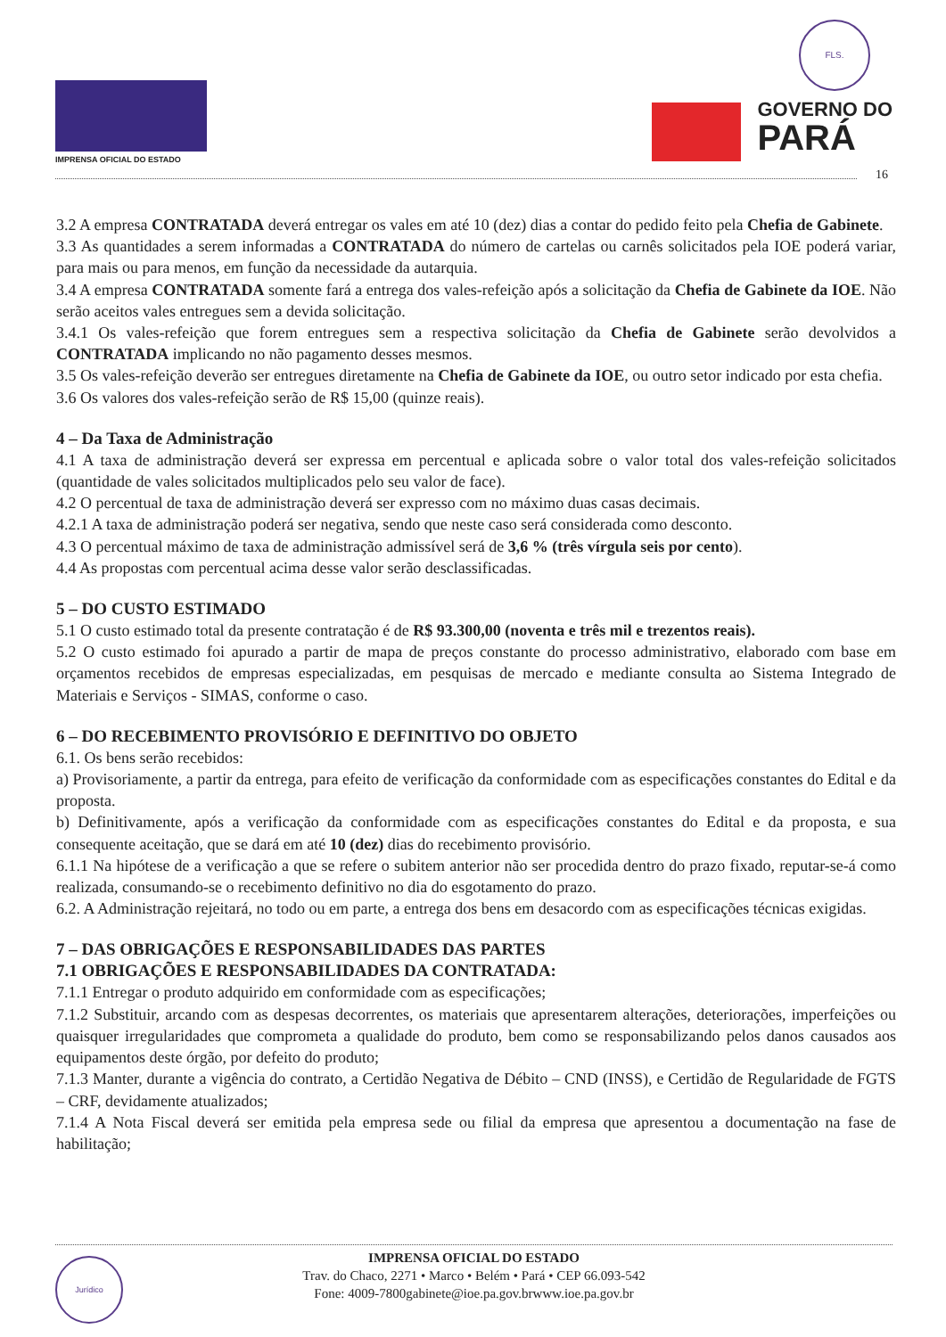IMPRENSA OFICIAL DO ESTADO
FLS.
GOVERNO DO
PARÁ
16
3.2 A empresa CONTRATADA deverá entregar os vales em até 10 (dez) dias a contar do pedido feito pela Chefia de Gabinete.
3.3 As quantidades a serem informadas a CONTRATADA do número de cartelas ou carnês solicitados pela IOE poderá variar, para mais ou para menos, em função da necessidade da autarquia.
3.4 A empresa CONTRATADA somente fará a entrega dos vales-refeição após a solicitação da Chefia de Gabinete da IOE. Não serão aceitos vales entregues sem a devida solicitação.
3.4.1 Os vales-refeição que forem entregues sem a respectiva solicitação da Chefia de Gabinete serão devolvidos a CONTRATADA implicando no não pagamento desses mesmos.
3.5 Os vales-refeição deverão ser entregues diretamente na Chefia de Gabinete da IOE, ou outro setor indicado por esta chefia.
3.6 Os valores dos vales-refeição serão de R$ 15,00 (quinze reais).
4 – Da Taxa de Administração
4.1 A taxa de administração deverá ser expressa em percentual e aplicada sobre o valor total dos vales-refeição solicitados (quantidade de vales solicitados multiplicados pelo seu valor de face).
4.2 O percentual de taxa de administração deverá ser expresso com no máximo duas casas decimais.
4.2.1 A taxa de administração poderá ser negativa, sendo que neste caso será considerada como desconto.
4.3 O percentual máximo de taxa de administração admissível será de 3,6 % (três vírgula seis por cento).
4.4 As propostas com percentual acima desse valor serão desclassificadas.
5 – DO CUSTO ESTIMADO
5.1 O custo estimado total da presente contratação é de R$ 93.300,00 (noventa e três mil e trezentos reais).
5.2 O custo estimado foi apurado a partir de mapa de preços constante do processo administrativo, elaborado com base em orçamentos recebidos de empresas especializadas, em pesquisas de mercado e mediante consulta ao Sistema Integrado de Materiais e Serviços - SIMAS, conforme o caso.
6 – DO RECEBIMENTO PROVISÓRIO E DEFINITIVO DO OBJETO
6.1. Os bens serão recebidos:
a) Provisoriamente, a partir da entrega, para efeito de verificação da conformidade com as especificações constantes do Edital e da proposta.
b) Definitivamente, após a verificação da conformidade com as especificações constantes do Edital e da proposta, e sua consequente aceitação, que se dará em até 10 (dez) dias do recebimento provisório.
6.1.1 Na hipótese de a verificação a que se refere o subitem anterior não ser procedida dentro do prazo fixado, reputar-se-á como realizada, consumando-se o recebimento definitivo no dia do esgotamento do prazo.
6.2. A Administração rejeitará, no todo ou em parte, a entrega dos bens em desacordo com as especificações técnicas exigidas.
7 – DAS OBRIGAÇÕES E RESPONSABILIDADES DAS PARTES
7.1 OBRIGAÇÕES E RESPONSABILIDADES DA CONTRATADA:
7.1.1 Entregar o produto adquirido em conformidade com as especificações;
7.1.2 Substituir, arcando com as despesas decorrentes, os materiais que apresentarem alterações, deteriorações, imperfeições ou quaisquer irregularidades que comprometa a qualidade do produto, bem como se responsabilizando pelos danos causados aos equipamentos deste órgão, por defeito do produto;
7.1.3 Manter, durante a vigência do contrato, a Certidão Negativa de Débito – CND (INSS), e Certidão de Regularidade de FGTS – CRF, devidamente atualizados;
7.1.4 A Nota Fiscal deverá ser emitida pela empresa sede ou filial da empresa que apresentou a documentação na fase de habilitação;
Jurídico
IMPRENSA OFICIAL DO ESTADO
Trav. do Chaco, 2271 • Marco • Belém • Pará • CEP 66.093-542
Fone: 4009-7800gabinete@ioe.pa.gov.brwww.ioe.pa.gov.br